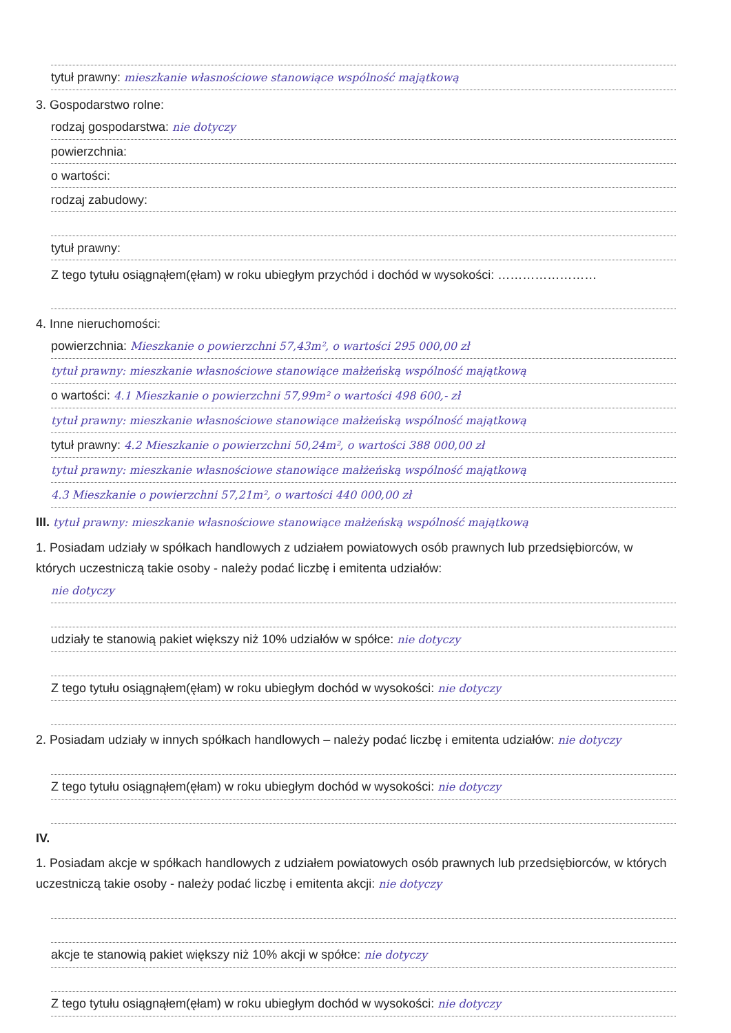tytuł prawny: mieszkanie własnościowe stanowiące wspólność majątkową
3. Gospodarstwo rolne:
rodzaj gospodarstwa: nie dotyczy
powierzchnia:
o wartości:
rodzaj zabudowy:
tytuł prawny:
Z tego tytułu osiągnąłem(ęłam) w roku ubiegłym przychód i dochód w wysokości: ……………………
4. Inne nieruchomości:
powierzchnia: Mieszkanie o powierzchni 57,43m², o wartości 295 000,00 zł
tytuł prawny: mieszkanie własnościowe stanowiące małżeńską wspólność majątkową
o wartości: 4.1 Mieszkanie o powierzchni 57,99m² o wartości 498 600,- zł
tytuł prawny: mieszkanie własnościowe stanowiące małżeńską wspólność majątkową
tytuł prawny: 4.2 Mieszkanie o powierzchni 50,24m², o wartości 388 000,00 zł
tytuł prawny: mieszkanie własnościowe stanowiące małżeńską wspólność majątkową
4.3 Mieszkanie o powierzchni 57,21m², o wartości 440 000,00 zł
III. tytuł prawny: mieszkanie własnościowe stanowiące małżeńską wspólność majątkową
1. Posiadam udziały w spółkach handlowych z udziałem powiatowych osób prawnych lub przedsiębiorców, w których uczestniczą takie osoby - należy podać liczbę i emitenta udziałów:
nie dotyczy
udziały te stanowią pakiet większy niż 10% udziałów w spółce: nie dotyczy
Z tego tytułu osiągnąłem(ęłam) w roku ubiegłym dochód w wysokości: nie dotyczy
2. Posiadam udziały w innych spółkach handlowych – należy podać liczbę i emitenta udziałów: nie dotyczy
Z tego tytułu osiągnąłem(ęłam) w roku ubiegłym dochód w wysokości: nie dotyczy
IV.
1. Posiadam akcje w spółkach handlowych z udziałem powiatowych osób prawnych lub przedsiębiorców, w których uczestniczą takie osoby - należy podać liczbę i emitenta akcji: nie dotyczy
akcje te stanowią pakiet większy niż 10% akcji w spółce: nie dotyczy
Z tego tytułu osiągnąłem(ęłam) w roku ubiegłym dochód w wysokości: nie dotyczy